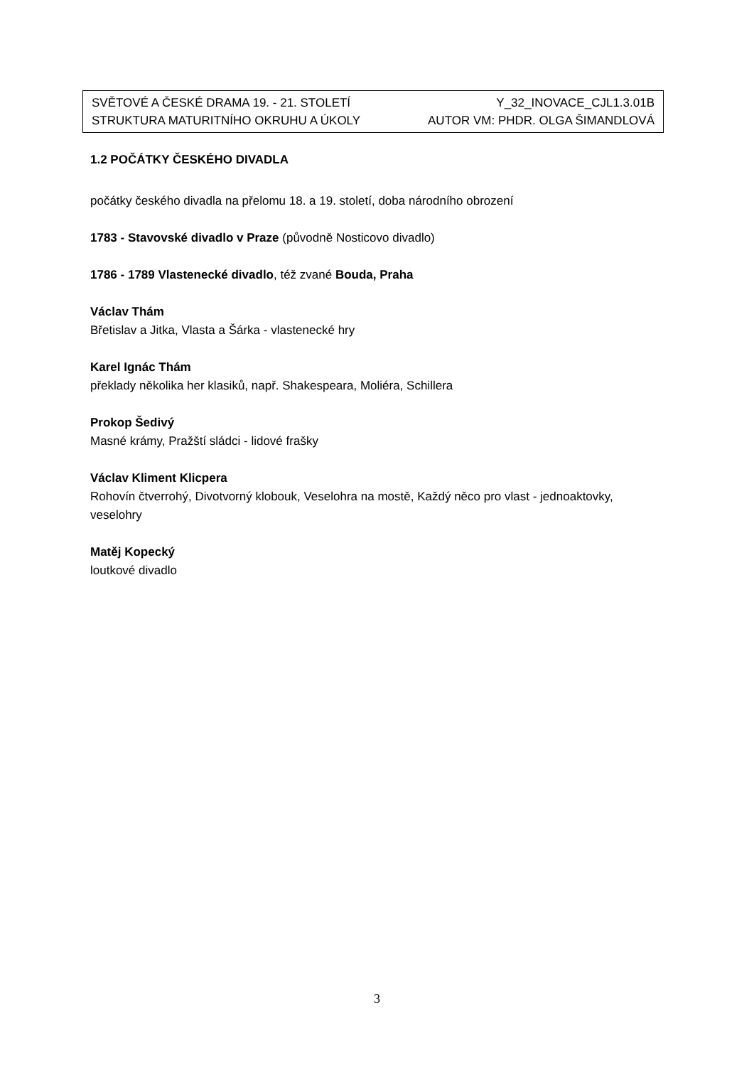SVĚTOVÉ A ČESKÉ DRAMA 19. - 21. STOLETÍ Y_32_INOVACE_CJL1.3.01B
STRUKTURA MATURITNÍHO OKRUHU A ÚKOLY AUTOR VM: PHDR. OLGA ŠIMANDLOVÁ
1.2 POČÁTKY ČESKÉHO DIVADLA
počátky českého divadla na přelomu 18. a 19. století, doba národního obrození
1783 - Stavovské divadlo v Praze (původně Nosticovo divadlo)
1786 - 1789 Vlastenecké divadlo, též zvané Bouda, Praha
Václav Thám
Břetislav a Jitka, Vlasta a Šárka - vlastenecké hry
Karel Ignác Thám
překlady několika her klasiků, např. Shakespeara, Moliéra, Schillera
Prokop Šedivý
Masné krámy, Pražští sládci - lidové frašky
Václav Kliment Klicpera
Rohovín čtverrohý, Divotvorný klobouk, Veselohra na mostě, Každý něco pro vlast - jednoaktovky, veselohry
Matěj Kopecký
loutkové divadlo
3